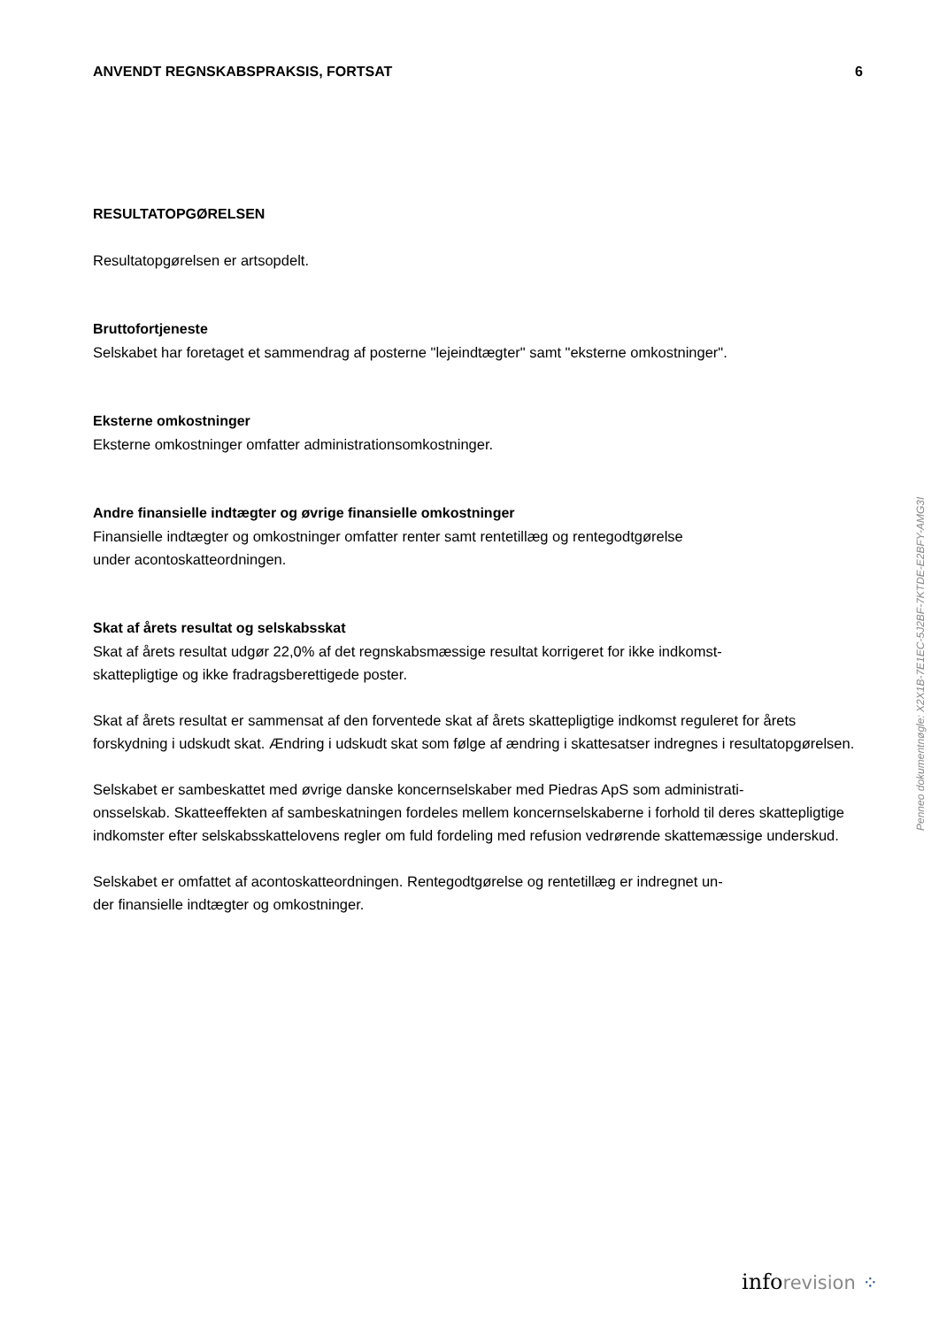ANVENDT REGNSKABSPRAKSIS, FORTSAT 6
RESULTATOPGØRELSEN
Resultatopgørelsen er artsopdelt.
Bruttofortjeneste
Selskabet har foretaget et sammendrag af posterne "lejeindtægter" samt "eksterne omkostninger".
Eksterne omkostninger
Eksterne omkostninger omfatter administrationsomkostninger.
Andre finansielle indtægter og øvrige finansielle omkostninger
Finansielle indtægter og omkostninger omfatter renter samt rentetillæg og rentegodtgørelse
under acontoskatteordningen.
Skat af årets resultat og selskabsskat
Skat af årets resultat udgør 22,0% af det regnskabsmæssige resultat korrigeret for ikke indkomst-
skattepligtige og ikke fradragsberettigede poster.
Skat af årets resultat er sammensat af den forventede skat af årets skattepligtige indkomst reguleret for årets forskydning i udskudt skat. Ændring i udskudt skat som følge af ændring i skattesatser indregnes i resultatopgørelsen.
Selskabet er sambeskattet med øvrige danske koncernselskaber med Piedras ApS som administrati-
onsselskab. Skatteeffekten af sambeskatningen fordeles mellem koncernselskaberne i forhold til deres skattepligtige indkomster efter selskabsskattelovens regler om fuld fordeling med refusion vedrørende skattemæssige underskud.
Selskabet er omfattet af acontoskatteordningen. Rentegodtgørelse og rentetillæg er indregnet un-
der finansielle indtægter og omkostninger.
Penneo dokumentnøgle: X2X1B-7E1EC-5J2BF-7KTDE-E2BFY-AMG3I
inforevision ⁘